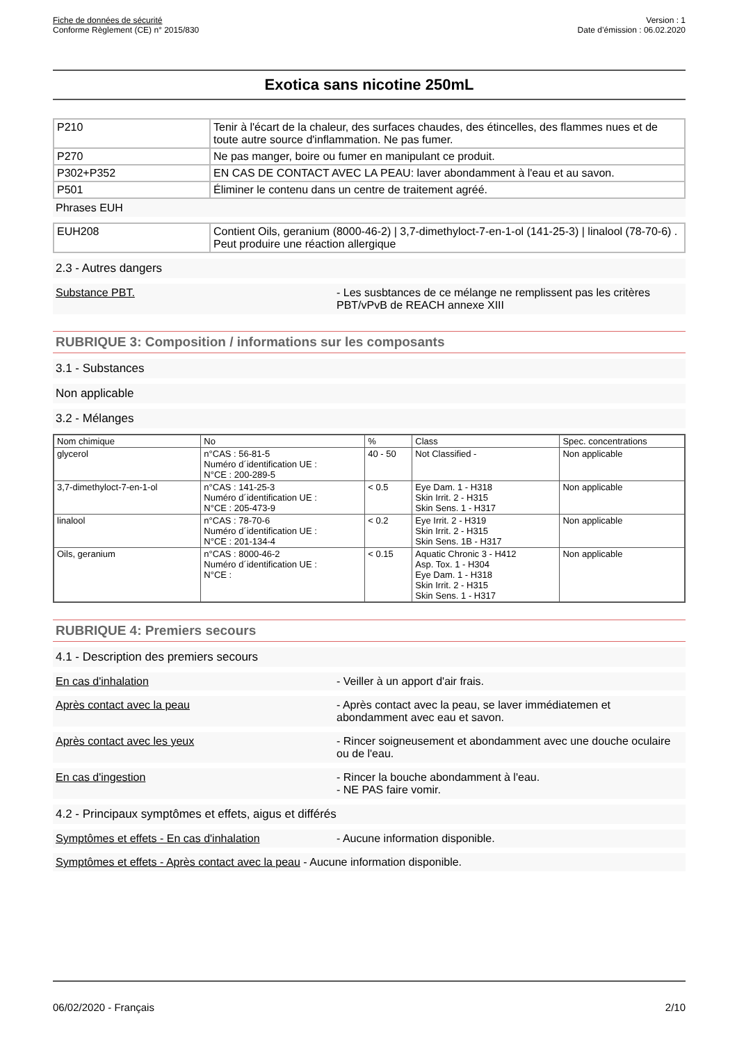Fiche de données de sécurité
Conforme Règlement (CE) n° 2015/830
Version : 1
Date d’émission : 06.02.2020
Exotica sans nicotine 250mL
| P210 | Tenir à l'écart de la chaleur, des surfaces chaudes, des étincelles, des flammes nues et de toute autre source d'inflammation. Ne pas fumer. |
| P270 | Ne pas manger, boire ou fumer en manipulant ce produit. |
| P302+P352 | EN CAS DE CONTACT AVEC LA PEAU: laver abondamment à l'eau et au savon. |
| P501 | Éliminer le contenu dans un centre de traitement agréé. |
Phrases EUH
| EUH208 | Contient Oils, geranium (8000-46-2) / 3,7-dimethyloct-7-en-1-ol (141-25-3) / linalool (78-70-6) . Peut produire une réaction allergique |
2.3 - Autres dangers
Substance PBT. - Les susbtances de ce mélange ne remplissent pas les critères PBT/vPvB de REACH annexe XIII
RUBRIQUE 3: Composition / informations sur les composants
3.1 - Substances
Non applicable
3.2 - Mélanges
| Nom chimique | No | % | Class | Spec. concentrations |
| --- | --- | --- | --- | --- |
| glycerol | n°CAS : 56-81-5 Numéro d´identification UE : N°CE : 200-289-5 | 40 - 50 | Not Classified - | Non applicable |
| 3,7-dimethyloct-7-en-1-ol | n°CAS : 141-25-3 Numéro d´identification UE : N°CE : 205-473-9 | < 0.5 | Eye Dam. 1 - H318 Skin Irrit. 2 - H315 Skin Sens. 1 - H317 | Non applicable |
| linalool | n°CAS : 78-70-6 Numéro d´identification UE : N°CE : 201-134-4 | < 0.2 | Eye Irrit. 2 - H319 Skin Irrit. 2 - H315 Skin Sens. 1B - H317 | Non applicable |
| Oils, geranium | n°CAS : 8000-46-2 Numéro d´identification UE : N°CE : | < 0.15 | Aquatic Chronic 3 - H412 Asp. Tox. 1 - H304 Eye Dam. 1 - H318 Skin Irrit. 2 - H315 Skin Sens. 1 - H317 | Non applicable |
RUBRIQUE 4: Premiers secours
4.1 - Description des premiers secours
En cas d'inhalation - Veiller à un apport d'air frais.
Après contact avec la peau - Après contact avec la peau, se laver immédiatemen et abondamment avec eau et savon.
Après contact avec les yeux - Rincer soigneusement et abondamment avec une douche oculaire ou de l'eau.
En cas d'ingestion - Rincer la bouche abondamment à l'eau.
- NE PAS faire vomir.
4.2 - Principaux symptômes et effets, aigus et différés
Symptômes et effets - En cas d'inhalation - Aucune information disponible.
Symptômes et effets - Après contact avec la peau - Aucune information disponible.
06/02/2020 - Français 2/10